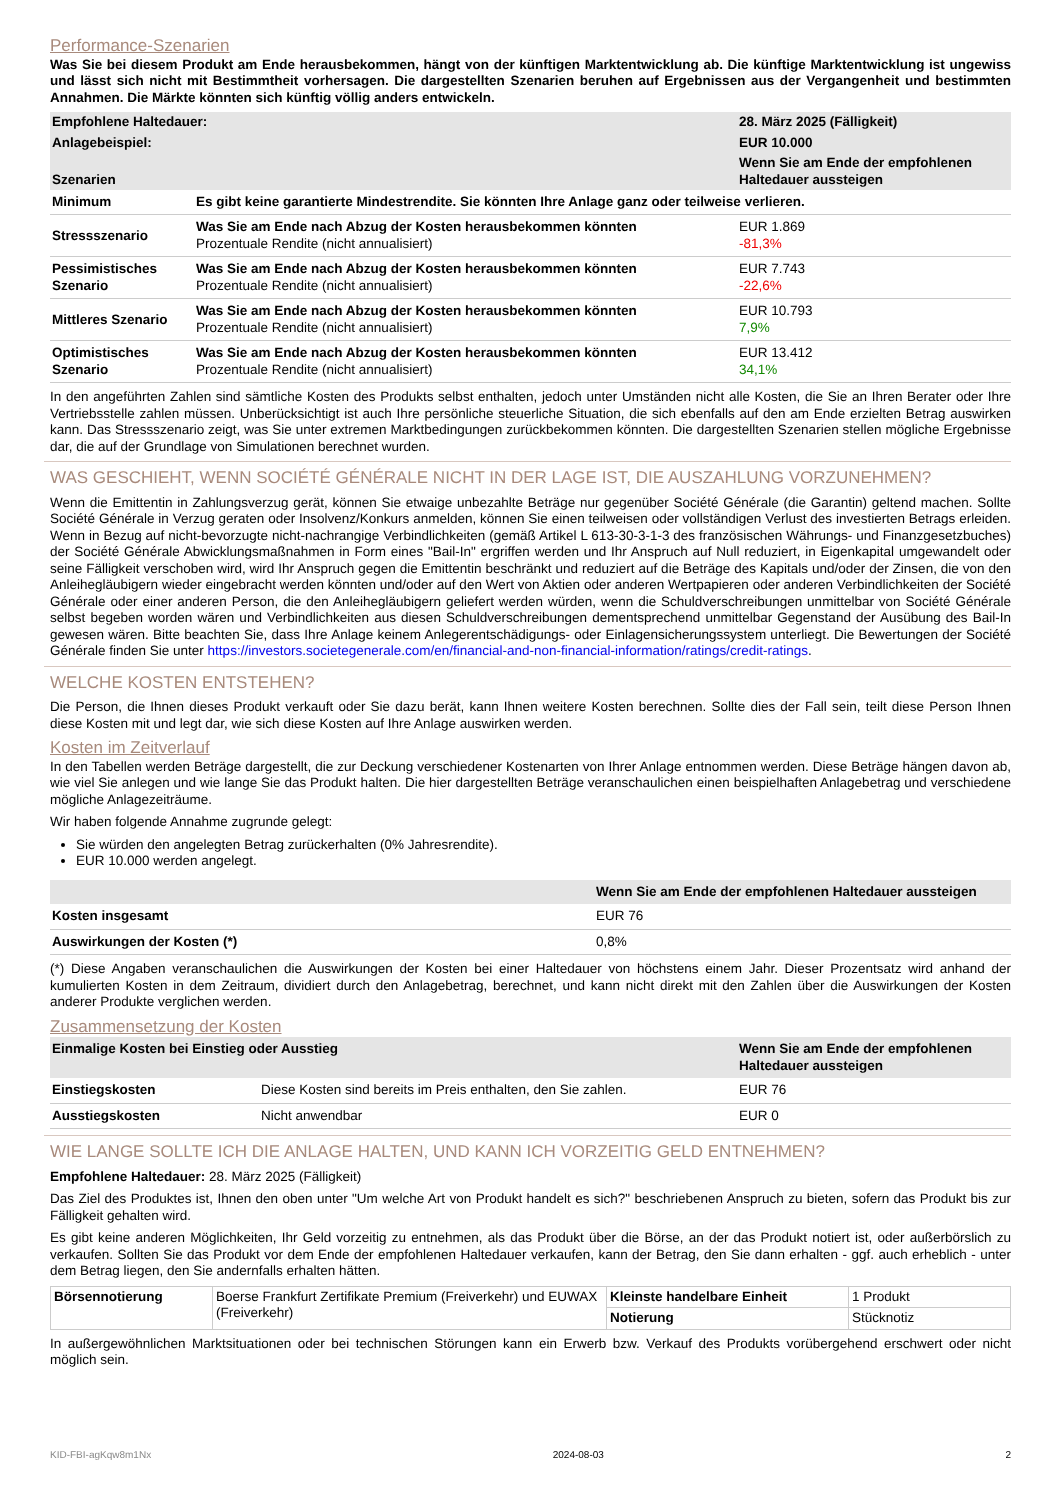Performance-Szenarien
Was Sie bei diesem Produkt am Ende herausbekommen, hängt von der künftigen Marktentwicklung ab. Die künftige Marktentwicklung ist ungewiss und lässt sich nicht mit Bestimmtheit vorhersagen. Die dargestellten Szenarien beruhen auf Ergebnissen aus der Vergangenheit und bestimmten Annahmen. Die Märkte könnten sich künftig völlig anders entwickeln.
| Empfohlene Haltedauer: | | 28. März 2025 (Fälligkeit) |
| --- | --- | --- |
| Anlagebeispiel: | | EUR 10.000 |
| Szenarien | | Wenn Sie am Ende der empfohlenen Haltedauer aussteigen |
| Minimum | Es gibt keine garantierte Mindestrendite. Sie könnten Ihre Anlage ganz oder teilweise verlieren. | |
| Stressszenario | Was Sie am Ende nach Abzug der Kosten herausbekommen könnten Prozentuale Rendite (nicht annualisiert) | EUR 1.869 -81,3% |
| Pessimistisches Szenario | Was Sie am Ende nach Abzug der Kosten herausbekommen könnten Prozentuale Rendite (nicht annualisiert) | EUR 7.743 -22,6% |
| Mittleres Szenario | Was Sie am Ende nach Abzug der Kosten herausbekommen könnten Prozentuale Rendite (nicht annualisiert) | EUR 10.793 7,9% |
| Optimistisches Szenario | Was Sie am Ende nach Abzug der Kosten herausbekommen könnten Prozentuale Rendite (nicht annualisiert) | EUR 13.412 34,1% |
In den angeführten Zahlen sind sämtliche Kosten des Produkts selbst enthalten, jedoch unter Umständen nicht alle Kosten, die Sie an Ihren Berater oder Ihre Vertriebsstelle zahlen müssen. Unberücksichtigt ist auch Ihre persönliche steuerliche Situation, die sich ebenfalls auf den am Ende erzielten Betrag auswirken kann. Das Stressszenario zeigt, was Sie unter extremen Marktbedingungen zurückbekommen könnten. Die dargestellten Szenarien stellen mögliche Ergebnisse dar, die auf der Grundlage von Simulationen berechnet wurden.
WAS GESCHIEHT, WENN SOCIÉTÉ GÉNÉRALE NICHT IN DER LAGE IST, DIE AUSZAHLUNG VORZUNEHMEN?
Wenn die Emittentin in Zahlungsverzug gerät, können Sie etwaige unbezahlte Beträge nur gegenüber Société Générale (die Garantin) geltend machen. Sollte Société Générale in Verzug geraten oder Insolvenz/Konkurs anmelden, können Sie einen teilweisen oder vollständigen Verlust des investierten Betrags erleiden. Wenn in Bezug auf nicht-bevorzugte nicht-nachrangige Verbindlichkeiten (gemäß Artikel L 613-30-3-1-3 des französischen Währungs- und Finanzgesetzbuches) der Société Générale Abwicklungsmaßnahmen in Form eines "Bail-In" ergriffen werden und Ihr Anspruch auf Null reduziert, in Eigenkapital umgewandelt oder seine Fälligkeit verschoben wird, wird Ihr Anspruch gegen die Emittentin beschränkt und reduziert auf die Beträge des Kapitals und/oder der Zinsen, die von den Anleihegläubigern wieder eingebracht werden könnten und/oder auf den Wert von Aktien oder anderen Wertpapieren oder anderen Verbindlichkeiten der Société Générale oder einer anderen Person, die den Anleihegläubigern geliefert werden würden, wenn die Schuldverschreibungen unmittelbar von Société Générale selbst begeben worden wären und Verbindlichkeiten aus diesen Schuldverschreibungen dementsprechend unmittelbar Gegenstand der Ausübung des Bail-In gewesen wären. Bitte beachten Sie, dass Ihre Anlage keinem Anlegerentschädigungs- oder Einlagensicherungssystem unterliegt. Die Bewertungen der Société Générale finden Sie unter https://investors.societegenerale.com/en/financial-and-non-financial-information/ratings/credit-ratings.
WELCHE KOSTEN ENTSTEHEN?
Die Person, die Ihnen dieses Produkt verkauft oder Sie dazu berät, kann Ihnen weitere Kosten berechnen. Sollte dies der Fall sein, teilt diese Person Ihnen diese Kosten mit und legt dar, wie sich diese Kosten auf Ihre Anlage auswirken werden.
Kosten im Zeitverlauf
In den Tabellen werden Beträge dargestellt, die zur Deckung verschiedener Kostenarten von Ihrer Anlage entnommen werden. Diese Beträge hängen davon ab, wie viel Sie anlegen und wie lange Sie das Produkt halten. Die hier dargestellten Beträge veranschaulichen einen beispielhaften Anlagebetrag und verschiedene mögliche Anlagezeiträume.
Wir haben folgende Annahme zugrunde gelegt:
Sie würden den angelegten Betrag zurückerhalten (0% Jahresrendite).
EUR 10.000 werden angelegt.
| | Wenn Sie am Ende der empfohlenen Haltedauer aussteigen |
| --- | --- |
| Kosten insgesamt | EUR 76 |
| Auswirkungen der Kosten (*) | 0,8% |
(*) Diese Angaben veranschaulichen die Auswirkungen der Kosten bei einer Haltedauer von höchstens einem Jahr. Dieser Prozentsatz wird anhand der kumulierten Kosten in dem Zeitraum, dividiert durch den Anlagebetrag, berechnet, und kann nicht direkt mit den Zahlen über die Auswirkungen der Kosten anderer Produkte verglichen werden.
Zusammensetzung der Kosten
| Einmalige Kosten bei Einstieg oder Ausstieg | | Wenn Sie am Ende der empfohlenen Haltedauer aussteigen |
| --- | --- | --- |
| Einstiegskosten | Diese Kosten sind bereits im Preis enthalten, den Sie zahlen. | EUR 76 |
| Ausstiegskosten | Nicht anwendbar | EUR 0 |
WIE LANGE SOLLTE ICH DIE ANLAGE HALTEN, UND KANN ICH VORZEITIG GELD ENTNEHMEN?
Empfohlene Haltedauer: 28. März 2025 (Fälligkeit)
Das Ziel des Produktes ist, Ihnen den oben unter "Um welche Art von Produkt handelt es sich?" beschriebenen Anspruch zu bieten, sofern das Produkt bis zur Fälligkeit gehalten wird.
Es gibt keine anderen Möglichkeiten, Ihr Geld vorzeitig zu entnehmen, als das Produkt über die Börse, an der das Produkt notiert ist, oder außerbörslich zu verkaufen. Sollten Sie das Produkt vor dem Ende der empfohlenen Haltedauer verkaufen, kann der Betrag, den Sie dann erhalten - ggf. auch erheblich - unter dem Betrag liegen, den Sie andernfalls erhalten hätten.
| Börsennotierung | Boerse Frankfurt Zertifikate Premium (Freiverkehr) und EUWAX (Freiverkehr) | Kleinste handelbare Einheit | 1 Produkt |
| | | Notierung | Stücknotiz |
In außergewöhnlichen Marktsituationen oder bei technischen Störungen kann ein Erwerb bzw. Verkauf des Produkts vorübergehend erschwert oder nicht möglich sein.
KID-FBI-agKqw8m1Nx 2024-08-03 2